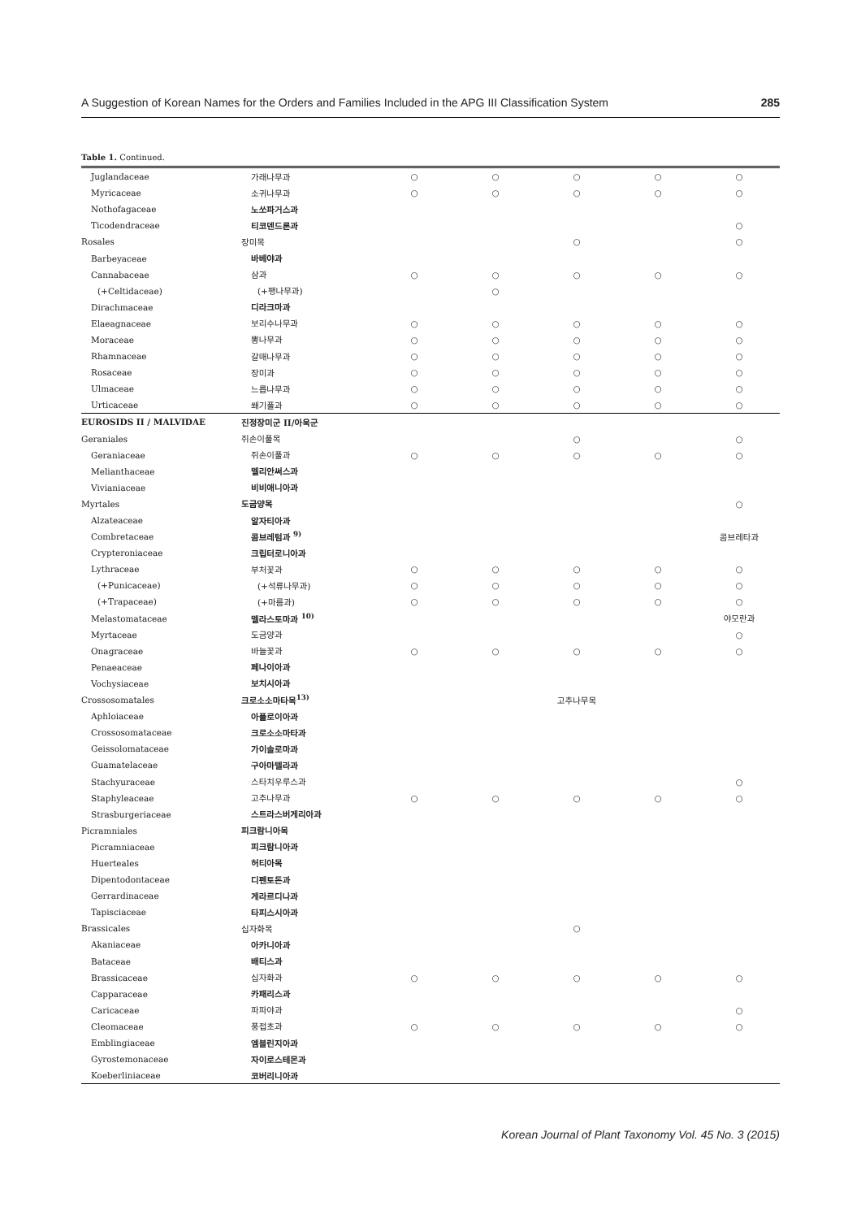A Suggestion of Korean Names for the Orders and Families Included in the APG III Classification System 285
Table 1. Continued.
| Juglandaceae | 가래나무과 | ○ | ○ | ○ | ○ | ○ |
| Myricaceae | 소귀나무과 | ○ | ○ | ○ | ○ | ○ |
| Nothofagaceae | 노쏘파거스과 | | | | | |
| Ticodendraceae | 티코덴드론과 | | | | | ○ |
| Rosales | 장미목 | | | ○ | | ○ |
| Barbeyaceae | 바베야과 | | | | | |
| Cannabaceae | 삼과 | ○ | ○ | ○ | ○ | ○ |
| (+Celtidaceae) | (+팽나무과) | | ○ | | | |
| Dirachmaceae | 디라크마과 | | | | | |
| Elaeagnaceae | 보리수나무과 | ○ | ○ | ○ | ○ | ○ |
| Moraceae | 뽕나무과 | ○ | ○ | ○ | ○ | ○ |
| Rhamnaceae | 갈매나무과 | ○ | ○ | ○ | ○ | ○ |
| Rosaceae | 장미과 | ○ | ○ | ○ | ○ | ○ |
| Ulmaceae | 느릅나무과 | ○ | ○ | ○ | ○ | ○ |
| Urticaceae | 쐐기풀과 | ○ | ○ | ○ | ○ | ○ |
| EUROSIDS II / MALVIDAE | 진정장미군 II/아욱군 | | | | | |
| Geraniales | 쥐손이풀목 | | | ○ | | ○ |
| Geraniaceae | 쥐손이풀과 | ○ | ○ | ○ | ○ | ○ |
| Melianthaceae | 멜리안써스과 | | | | | |
| Vivianiaceae | 비비애니아과 | | | | | |
| Myrtales | 도금양목 | | | | | ○ |
| Alzateaceae | 알자티아과 | | | | | |
| Combretaceae | 콤브레텀과 <sup>9)</sup> | | | | | 콤브레타과 |
| Crypteroniaceae | 크립터로니아과 | | | | | |
| Lythraceae | 부처꽃과 | ○ | ○ | ○ | ○ | ○ |
| (+Punicaceae) | (+석류나무과) | ○ | ○ | ○ | ○ | ○ |
| (+Trapaceae) | (+마름과) | ○ | ○ | ○ | ○ | ○ |
| Melastomataceae | 멜라스토마과 <sup>10)</sup> | | | | | 야모란과 |
| Myrtaceae | 도금양과 | | | | | ○ |
| Onagraceae | 바늘꽃과 | ○ | ○ | ○ | ○ | ○ |
| Penaeaceae | 페나이아과 | | | | | |
| Vochysiaceae | 보치시아과 | | | | | |
| Crossosomatales | 크로소소마타목<sup>13)</sup> | | | 고추나무목 | | |
| Aphloiaceae | 아플로이아과 | | | | | |
| Crossosomataceae | 크로소소마타과 | | | | | |
| Geissolomataceae | 가이솔로마과 | | | | | |
| Guamatelaceae | 구아마텔라과 | | | | | |
| Stachyuraceae | 스타치우루스과 | | | | | ○ |
| Staphyleaceae | 고추나무과 | ○ | ○ | ○ | ○ | ○ |
| Strasburgeriaceae | 스트라스버게리아과 | | | | | |
| Picramniales | 피크람니아목 | | | | | |
| Picramniaceae | 피크람니아과 | | | | | |
| Huerteales | 허티아목 | | | | | |
| Dipentodontaceae | 디펜토돈과 | | | | | |
| Gerrardinaceae | 게라르디나과 | | | | | |
| Tapisciaceae | 타피스시아과 | | | | | |
| Brassicales | 십자화목 | | | ○ | | |
| Akaniaceae | 아카니아과 | | | | | |
| Bataceae | 배티스과 | | | | | |
| Brassicaceae | 십자화과 | ○ | ○ | ○ | ○ | ○ |
| Capparaceae | 카패리스과 | | | | | |
| Caricaceae | 파파야과 | | | | | ○ |
| Cleomaceae | 풍접초과 | ○ | ○ | ○ | ○ | ○ |
| Emblingiaceae | 엠블린지아과 | | | | | |
| Gyrostemonaceae | 자이로스테몬과 | | | | | |
| Koeberliniaceae | 코버리니아과 | | | | | |
Korean Journal of Plant Taxonomy Vol. 45 No. 3 (2015)